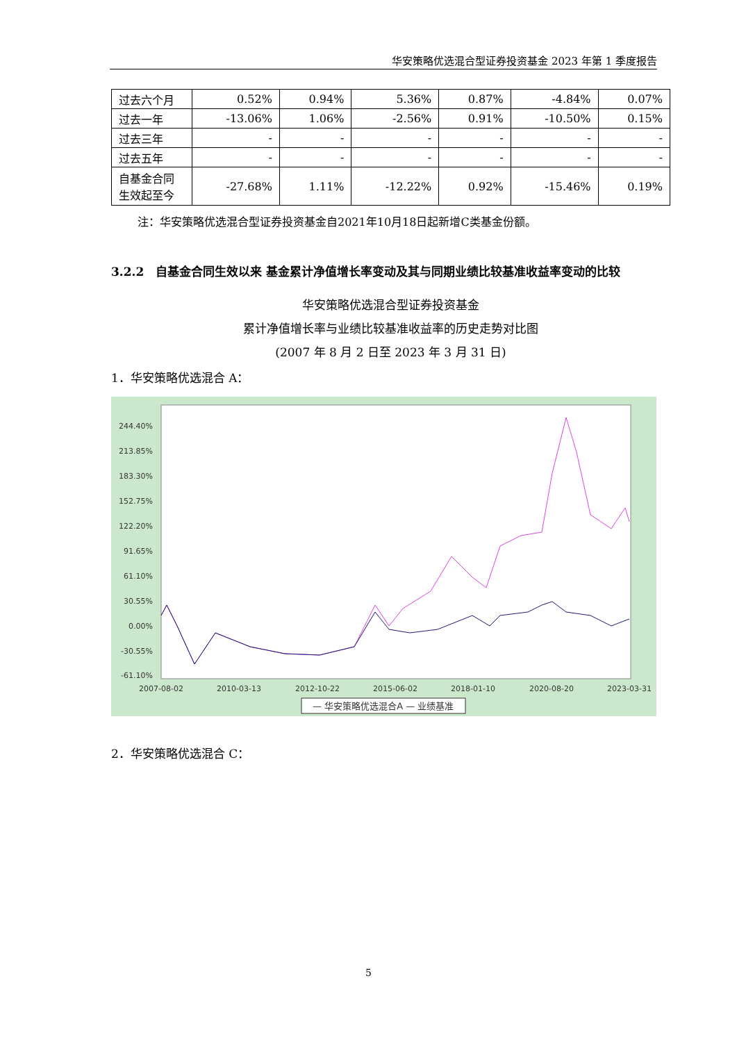华安策略优选混合型证券投资基金 2023 年第 1 季度报告
| 过去六个月 | 0.52% | 0.94% | 5.36% | 0.87% | -4.84% | 0.07% |
| 过去一年 | -13.06% | 1.06% | -2.56% | 0.91% | -10.50% | 0.15% |
| 过去三年 | - | - | - | - | - | - |
| 过去五年 | - | - | - | - | - | - |
| 自基金合同生效起至今 | -27.68% | 1.11% | -12.22% | 0.92% | -15.46% | 0.19% |
注：华安策略优选混合型证券投资基金自2021年10月18日起新增C类基金份额。
3.2.2　自基金合同生效以来 基金累计净值增长率变动及其与同期业绩比较基准收益率变动的比较
华安策略优选混合型证券投资基金
累计净值增长率与业绩比较基准收益率的历史走势对比图
(2007 年 8 月 2 日至 2023 年 3 月 31 日)
1．华安策略优选混合 A：
244.40%
213.85%
183.30%
152.75%
122.20%
91.65%
61.10%
30.55%
0.00%
-30.55%
-61.10%
2007-08-02
2010-03-13
2012-10-22
2015-06-02
2018-01-10
2020-08-20
2023-03-31
— 华安策略优选混合A — 业绩基准
2．华安策略优选混合 C：
5